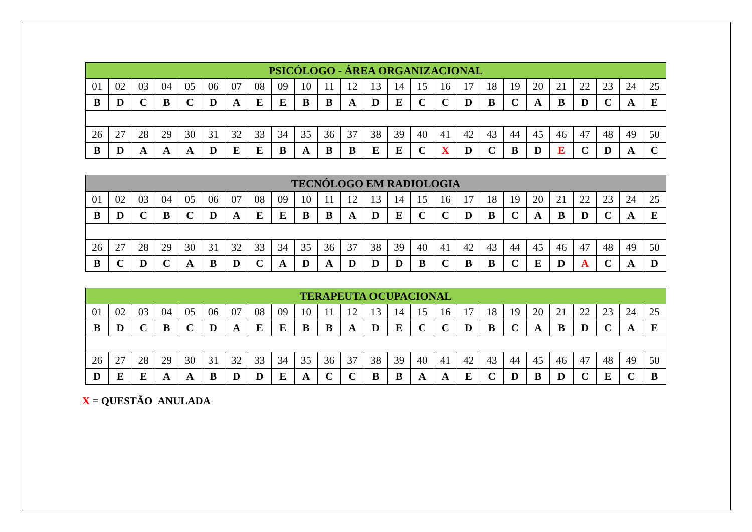| PSICÓLOGO - ÁREA ORGANIZACIONAL | | | | | | | | | | | | | | | | | | | | | | | | |
| --- | --- | --- | --- | --- | --- | --- | --- | --- | --- | --- | --- | --- | --- | --- | --- | --- | --- | --- | --- | --- | --- | --- | --- | --- |
| 01 | 02 | 03 | 04 | 05 | 06 | 07 | 08 | 09 | 10 | 11 | 12 | 13 | 14 | 15 | 16 | 17 | 18 | 19 | 20 | 21 | 22 | 23 | 24 | 25 |
| B | D | C | B | C | D | A | E | E | B | B | A | D | E | C | C | D | B | C | A | B | D | C | A | E |
| 26 | 27 | 28 | 29 | 30 | 31 | 32 | 33 | 34 | 35 | 36 | 37 | 38 | 39 | 40 | 41 | 42 | 43 | 44 | 45 | 46 | 47 | 48 | 49 | 50 |
| B | D | A | A | A | D | E | E | B | A | B | B | E | E | C | X | D | C | B | D | E | C | D | A | C |
| TECNÓLOGO EM RADIOLOGIA | | | | | | | | | | | | | | | | | | | | | | | | |
| --- | --- | --- | --- | --- | --- | --- | --- | --- | --- | --- | --- | --- | --- | --- | --- | --- | --- | --- | --- | --- | --- | --- | --- | --- |
| 01 | 02 | 03 | 04 | 05 | 06 | 07 | 08 | 09 | 10 | 11 | 12 | 13 | 14 | 15 | 16 | 17 | 18 | 19 | 20 | 21 | 22 | 23 | 24 | 25 |
| B | D | C | B | C | D | A | E | E | B | B | A | D | E | C | C | D | B | C | A | B | D | C | A | E |
| 26 | 27 | 28 | 29 | 30 | 31 | 32 | 33 | 34 | 35 | 36 | 37 | 38 | 39 | 40 | 41 | 42 | 43 | 44 | 45 | 46 | 47 | 48 | 49 | 50 |
| B | C | D | C | A | B | D | C | A | D | A | D | D | D | B | C | B | B | C | E | D | A | C | A | D |
| TERAPEUTA OCUPACIONAL | | | | | | | | | | | | | | | | | | | | | | | | |
| --- | --- | --- | --- | --- | --- | --- | --- | --- | --- | --- | --- | --- | --- | --- | --- | --- | --- | --- | --- | --- | --- | --- | --- | --- |
| 01 | 02 | 03 | 04 | 05 | 06 | 07 | 08 | 09 | 10 | 11 | 12 | 13 | 14 | 15 | 16 | 17 | 18 | 19 | 20 | 21 | 22 | 23 | 24 | 25 |
| B | D | C | B | C | D | A | E | E | B | B | A | D | E | C | C | D | B | C | A | B | D | C | A | E |
| 26 | 27 | 28 | 29 | 30 | 31 | 32 | 33 | 34 | 35 | 36 | 37 | 38 | 39 | 40 | 41 | 42 | 43 | 44 | 45 | 46 | 47 | 48 | 49 | 50 |
| D | E | E | A | A | B | D | D | E | A | C | C | B | B | A | A | E | C | D | B | D | C | E | C | B |
X = QUESTÃO ANULADA